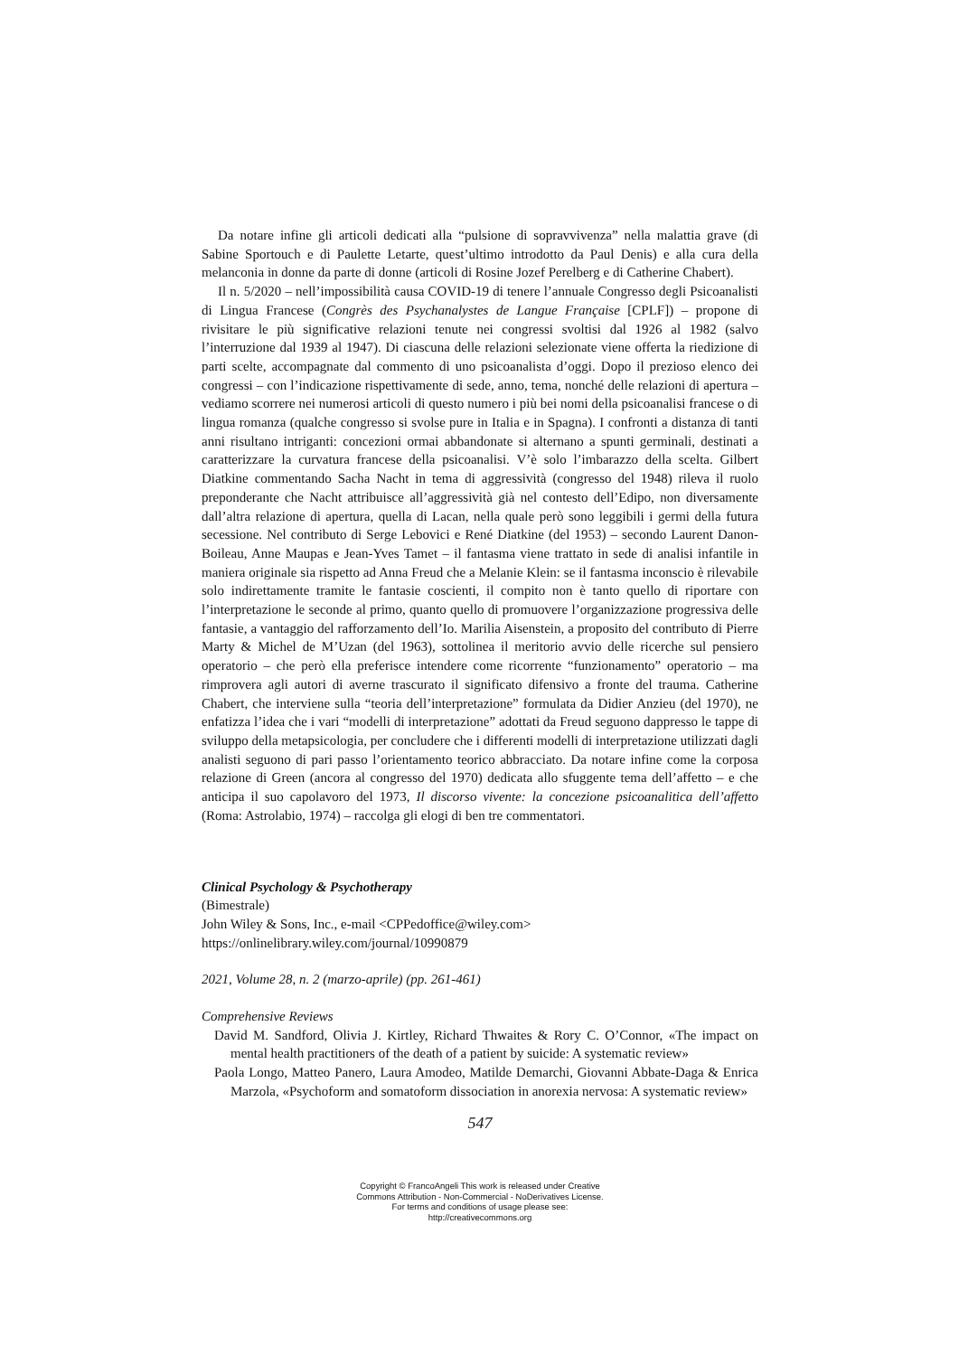Da notare infine gli articoli dedicati alla “pulsione di sopravvivenza” nella malattia grave (di Sabine Sportouch e di Paulette Letarte, quest’ultimo introdotto da Paul Denis) e alla cura della melanconia in donne da parte di donne (articoli di Rosine Jozef Perelberg e di Catherine Chabert).
Il n. 5/2020 – nell’impossibilità causa COVID-19 di tenere l’annuale Congresso degli Psicoanalisti di Lingua Francese (Congrès des Psychanalystes de Langue Française [CPLF]) – propone di rivisitare le più significative relazioni tenute nei congressi svoltisi dal 1926 al 1982 (salvo l’interruzione dal 1939 al 1947). Di ciascuna delle relazioni selezionate viene offerta la riedizione di parti scelte, accompagnate dal commento di uno psicoanalista d’oggi. Dopo il prezioso elenco dei congressi – con l’indicazione rispettivamente di sede, anno, tema, nonché delle relazioni di apertura – vediamo scorrere nei numerosi articoli di questo numero i più bei nomi della psicoanalisi francese o di lingua romanza (qualche congresso si svolse pure in Italia e in Spagna). I confronti a distanza di tanti anni risultano intriganti: concezioni ormai abbandonate si alternano a spunti germinali, destinati a caratterizzare la curvatura francese della psicoanalisi. V’è solo l’imbarazzo della scelta. Gilbert Diatkine commentando Sacha Nacht in tema di aggressività (congresso del 1948) rileva il ruolo preponderante che Nacht attribuisce all’aggressività già nel contesto dell’Edipo, non diversamente dall’altra relazione di apertura, quella di Lacan, nella quale però sono leggibili i germi della futura secessione. Nel contributo di Serge Lebovici e René Diatkine (del 1953) – secondo Laurent Danon-Boileau, Anne Maupas e Jean-Yves Tamet – il fantasma viene trattato in sede di analisi infantile in maniera originale sia rispetto ad Anna Freud che a Melanie Klein: se il fantasma inconscio è rilevabile solo indirettamente tramite le fantasie coscienti, il compito non è tanto quello di riportare con l’interpretazione le seconde al primo, quanto quello di promuovere l’organizzazione progressiva delle fantasie, a vantaggio del rafforzamento dell’Io. Marilia Aisenstein, a proposito del contributo di Pierre Marty & Michel de M’Uzan (del 1963), sottolinea il meritorio avvio delle ricerche sul pensiero operatorio – che però ella preferisce intendere come ricorrente “funzionamento” operatorio – ma rimprovera agli autori di averne trascurato il significato difensivo a fronte del trauma. Catherine Chabert, che interviene sulla “teoria dell’interpretazione” formulata da Didier Anzieu (del 1970), ne enfatizza l’idea che i vari “modelli di interpretazione” adottati da Freud seguono dappresso le tappe di sviluppo della metapsicologia, per concludere che i differenti modelli di interpretazione utilizzati dagli analisti seguono di pari passo l’orientamento teorico abbracciato. Da notare infine come la corposa relazione di Green (ancora al congresso del 1970) dedicata allo sfuggente tema dell’affetto – e che anticipa il suo capolavoro del 1973, Il discorso vivente: la concezione psicoanalitica dell’affetto (Roma: Astrolabio, 1974) – raccolga gli elogi di ben tre commentatori.
Clinical Psychology & Psychotherapy
(Bimestrale)
John Wiley & Sons, Inc., e-mail <CPPedoffice@wiley.com>
https://onlinelibrary.wiley.com/journal/10990879
2021, Volume 28, n. 2 (marzo-aprile) (pp. 261-461)
Comprehensive Reviews
David M. Sandford, Olivia J. Kirtley, Richard Thwaites & Rory C. O’Connor, «The impact on mental health practitioners of the death of a patient by suicide: A systematic review»
Paola Longo, Matteo Panero, Laura Amodeo, Matilde Demarchi, Giovanni Abbate-Daga & Enrica Marzola, «Psychoform and somatoform dissociation in anorexia nervosa: A systematic review»
547
Copyright © FrancoAngeli This work is released under Creative
Commons Attribution - Non-Commercial - NoDerivatives License.
For terms and conditions of usage please see:
http://creativecommons.org